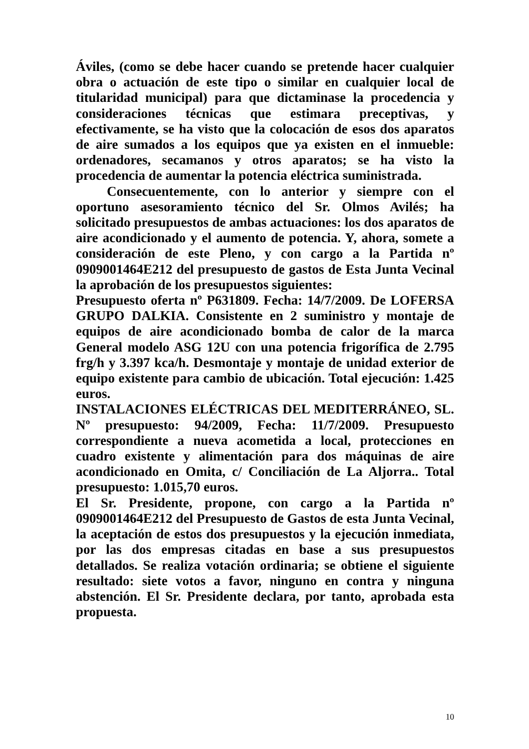Áviles, (como se debe hacer cuando se pretende hacer cualquier obra o actuación de este tipo o similar en cualquier local de titularidad municipal) para que dictaminase la procedencia y consideraciones técnicas que estimara preceptivas, y efectivamente, se ha visto que la colocación de esos dos aparatos de aire sumados a los equipos que ya existen en el inmueble: ordenadores, secamanos y otros aparatos; se ha visto la procedencia de aumentar la potencia eléctrica suministrada.
Consecuentemente, con lo anterior y siempre con el oportuno asesoramiento técnico del Sr. Olmos Avilés; ha solicitado presupuestos de ambas actuaciones: los dos aparatos de aire acondicionado y el aumento de potencia. Y, ahora, somete a consideración de este Pleno, y con cargo a la Partida nº 0909001464E212 del presupuesto de gastos de Esta Junta Vecinal la aprobación de los presupuestos siguientes:
Presupuesto oferta nº P631809. Fecha: 14/7/2009. De LOFERSA GRUPO DALKIA. Consistente en 2 suministro y montaje de equipos de aire acondicionado bomba de calor de la marca General modelo ASG 12U con una potencia frigorífica de 2.795 frg/h y 3.397 kca/h. Desmontaje y montaje de unidad exterior de equipo existente para cambio de ubicación. Total ejecución: 1.425 euros.
INSTALACIONES ELÉCTRICAS DEL MEDITERRÁNEO, SL. Nº presupuesto: 94/2009, Fecha: 11/7/2009. Presupuesto correspondiente a nueva acometida a local, protecciones en cuadro existente y alimentación para dos máquinas de aire acondicionado en Omita, c/ Conciliación de La Aljorra.. Total presupuesto: 1.015,70 euros.
El Sr. Presidente, propone, con cargo a la Partida nº 0909001464E212 del Presupuesto de Gastos de esta Junta Vecinal, la aceptación de estos dos presupuestos y la ejecución inmediata, por las dos empresas citadas en base a sus presupuestos detallados. Se realiza votación ordinaria; se obtiene el siguiente resultado: siete votos a favor, ninguno en contra y ninguna abstención. El Sr. Presidente declara, por tanto, aprobada esta propuesta.
10